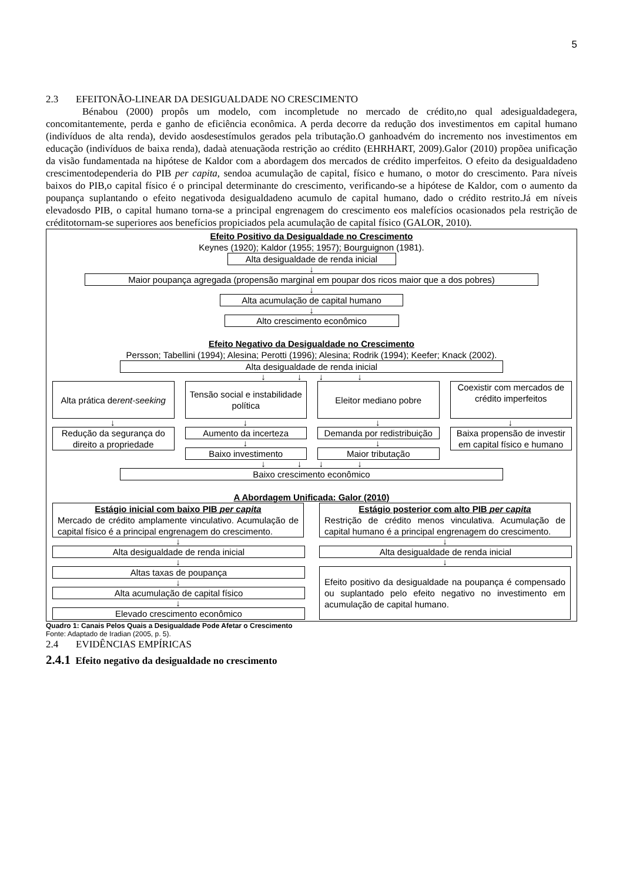5
2.3 EFEITONÃO-LINEAR DA DESIGUALDADE NO CRESCIMENTO
Bénabou (2000) propôs um modelo, com incompletude no mercado de crédito,no qual adesigualdadegera, concomitantemente, perda e ganho de eficiência econômica. A perda decorre da redução dos investimentos em capital humano (indivíduos de alta renda), devido aosdesestímulos gerados pela tributação.O ganhoadvém do incremento nos investimentos em educação (indivíduos de baixa renda), dadaà atenuaçãoda restrição ao crédito (EHRHART, 2009).Galor (2010) propõea unificação da visão fundamentada na hipótese de Kaldor com a abordagem dos mercados de crédito imperfeitos. O efeito da desigualdadeno crescimentodependeria do PIB per capita, sendoa acumulação de capital, físico e humano, o motor do crescimento. Para níveis baixos do PIB,o capital físico é o principal determinante do crescimento, verificando-se a hipótese de Kaldor, com o aumento da poupança suplantando o efeito negativoda desigualdadeno acumulo de capital humano, dado o crédito restrito.Já em níveis elevadosdo PIB, o capital humano torna-se a principal engrenagem do crescimento eos malefícios ocasionados pela restrição de créditotornam-se superiores aos benefícios propiciados pela acumulação de capital físico (GALOR, 2010).
Efeito Positivo da Desigualdade no Crescimento
Keynes (1920); Kaldor (1955; 1957); Bourguignon (1981).
Alta desigualdade de renda inicial
↓
Maior poupança agregada (propensão marginal em poupar dos ricos maior que a dos pobres)
↓
Alta acumulação de capital humano
↓
Alto crescimento econômico
Efeito Negativo da Desigualdade no Crescimento
Persson; Tabellini (1994); Alesina; Perotti (1996); Alesina; Rodrik (1994); Keefer; Knack (2002).
Alta desigualdade de renda inicial
↓ ↓ ↓ ↓
Alta prática de rent-seeking
↓
Redução da segurança do direito a propriedade
Tensão social e instabilidade política
↓
Aumento da incerteza
↓
Baixo investimento
Eleitor mediano pobre
↓
Demanda por redistribuição
↓
Maior tributação
Coexistir com mercados de crédito imperfeitos
↓
Baixa propensão de investir em capital físico e humano
↓ ↓ ↓ ↓
Baixo crescimento econômico
A Abordagem Unificada: Galor (2010)
Estágio inicial com baixo PIB per capita
Mercado de crédito amplamente vinculativo. Acumulação de capital físico é a principal engrenagem do crescimento.
↓
Alta desigualdade de renda inicial
↓
Altas taxas de poupança
↓
Alta acumulação de capital físico
↓
Elevado crescimento econômico
Estágio posterior com alto PIB per capita
Restrição de crédito menos vinculativa. Acumulação de capital humano é a principal engrenagem do crescimento.
↓
Alta desigualdade de renda inicial
↓
Efeito positivo da desigualdade na poupança é compensado ou suplantado pelo efeito negativo no investimento em acumulação de capital humano.
Quadro 1: Canais Pelos Quais a Desigualdade Pode Afetar o Crescimento
Fonte: Adaptado de Iradian (2005, p. 5).
2.4 EVIDÊNCIAS EMPÍRICAS
2.4.1 Efeito negativo da desigualdade no crescimento